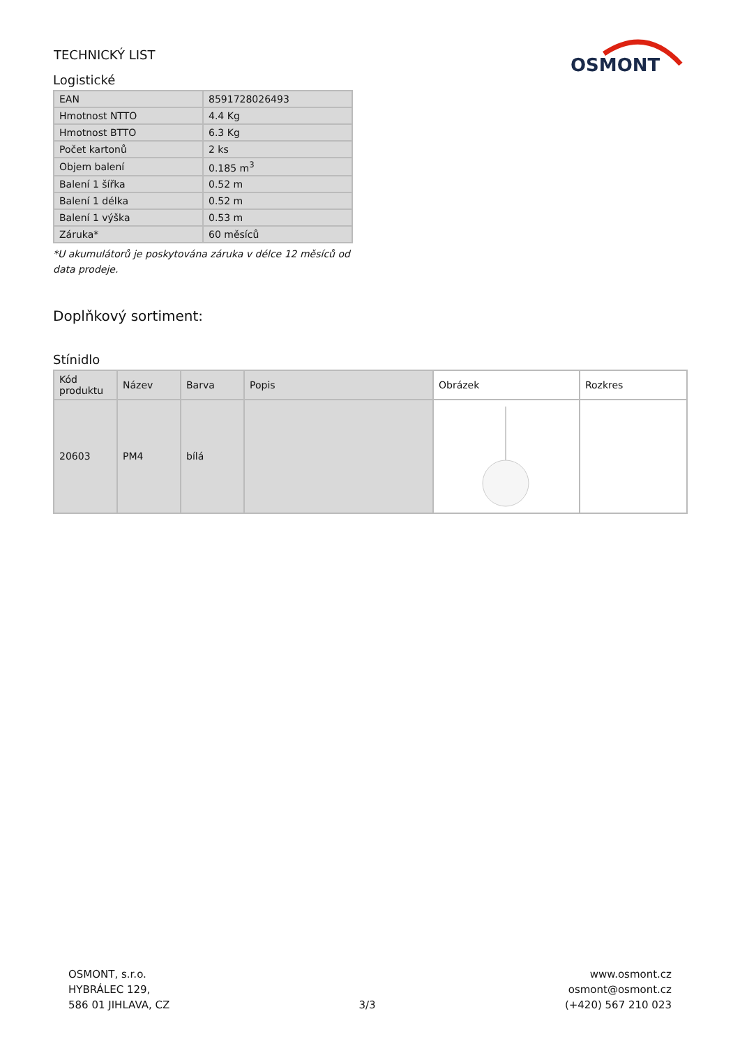TECHNICKÝ LIST
OSMONT
Logistické
| EAN | 8591728026493 |
| Hmotnost NTTO | 4.4 Kg |
| Hmotnost BTTO | 6.3 Kg |
| Počet kartonů | 2 ks |
| Objem balení | 0.185 m<sup>3</sup> |
| Balení 1 šířka | 0.52 m |
| Balení 1 délka | 0.52 m |
| Balení 1 výška | 0.53 m |
| Záruka* | 60 měsíců |
*U akumulátorů je poskytována záruka v délce 12 měsíců od data prodeje.
Doplňkový sortiment:
Stínidlo
| Kód produktu | Název | Barva | Popis | Obrázek | Rozkres |
| --- | --- | --- | --- | --- | --- |
| 20603 | PM4 | bílá | | | |
OSMONT, s.r.o.
HYBRÁLEC 129,
586 01 JIHLAVA, CZ
3/3
www.osmont.cz
osmont@osmont.cz
(+420) 567 210 023